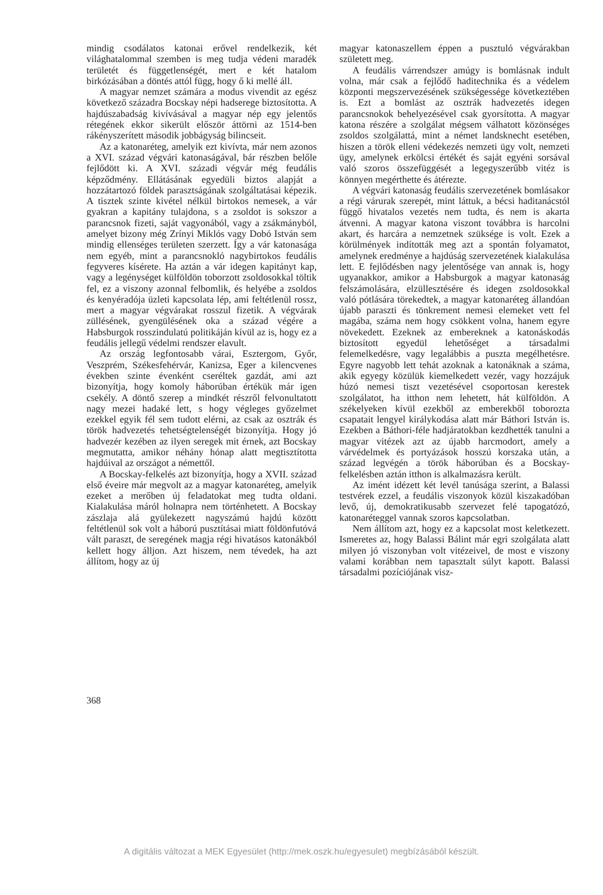mindig csodálatos katonai erővel rendelkezik, két világhatalommal szemben is meg tudja védeni maradék területét és függetlenségét, mert e két hatalom birkózásában a döntés attól függ, hogy ő ki mellé áll.
A magyar nemzet számára a modus vivendit az egész következő századra Bocskay népi hadserege biztosította. A hajdúszabadság kivívásával a magyar nép egy jelentős rétegének ekkor sikerült először áttörni az 1514-ben rákényszerített második jobbágyság bilincseit.
Az a katonaréteg, amelyik ezt kivívta, már nem azonos a XVI. század végvári katonaságával, bár részben belőle fejlődött ki. A XVI. századi végvár még feudális képződmény. Ellátásának egyedüli biztos alapját a hozzátartozó földek parasztságának szolgáltatásai képezik. A tisztek szinte kivétel nélkül birtokos nemesek, a vár gyakran a kapitány tulajdona, s a zsoldot is sokszor a parancsnok fizeti, saját vagyonából, vagy a zsákmányból, amelyet bizony még Zrínyi Miklós vagy Dobó István sem mindig ellenséges területen szerzett. Így a vár katonasága nem egyéb, mint a parancsnokló nagybirtokos feudális fegyveres kísérete. Ha aztán a vár idegen kapitányt kap, vagy a legénységet külföldön toborzott zsoldosokkal töltik fel, ez a viszony azonnal felbomlik, és helyébe a zsoldos és kenyéradója üzleti kapcsolata lép, ami feltétlenül rossz, mert a magyar végvárakat rosszul fizetik. A végvárak züllésének, gyengülésének oka a század végére a Habsburgok rosszindulatú politikáján kívül az is, hogy ez a feudális jellegű védelmi rendszer elavult.
Az ország legfontosabb várai, Esztergom, Győr, Veszprém, Székesfehérvár, Kanizsa, Eger a kilencvenes években szinte évenként cseréltek gazdát, ami azt bizonyítja, hogy komoly háborúban értékük már igen csekély. A döntő szerep a mindkét részről felvonultatott nagy mezei hadaké lett, s hogy végleges győzelmet ezekkel egyik fél sem tudott elérni, az csak az osztrák és török hadvezetés tehetségtelenségét bizonyítja. Hogy jó hadvezér kezében az ilyen seregek mit érnek, azt Bocskay megmutatta, amikor néhány hónap alatt megtisztította hajdúival az országot a némettől.
A Bocskay-felkelés azt bizonyítja, hogy a XVII. század első éveire már megvolt az a magyar katonaréteg, amelyik ezeket a merőben új feladatokat meg tudta oldani. Kialakulása máról holnapra nem történhetett. A Bocskay zászlaja alá gyülekezett nagyszámú hajdú között feltétlenül sok volt a háború pusztításai miatt földönfutóvá vált paraszt, de seregének magja régi hivatásos katonákból kellett hogy álljon. Azt hiszem, nem tévedek, ha azt állítom, hogy az új
magyar katonaszellem éppen a pusztuló végvárakban született meg.
A feudális várrendszer amúgy is bomlásnak indult volna, már csak a fejlődő haditechnika és a védelem központi megszervezésének szükségessége következtében is. Ezt a bomlást az osztrák hadvezetés idegen parancsnokok behelyezésével csak gyorsította. A magyar katona részére a szolgálat mégsem válhatott közönséges zsoldos szolgálattá, mint a német landsknecht esetében, hiszen a török elleni védekezés nemzeti ügy volt, nemzeti ügy, amelynek erkölcsi értékét és saját egyéni sorsával való szoros összefüggését a legegyszerűbb vitéz is könnyen megérthette és átérezte.
A végvári katonaság feudális szervezetének bomlásakor a régi várurak szerepét, mint láttuk, a bécsi haditanácstól függő hivatalos vezetés nem tudta, és nem is akarta átvenni. A magyar katona viszont továbbra is harcolni akart, és harcára a nemzetnek szüksége is volt. Ezek a körülmények indították meg azt a spontán folyamatot, amelynek eredménye a hajdúság szervezetének kialakulása lett. E fejlődésben nagy jelentősége van annak is, hogy ugyanakkor, amikor a Habsburgok a magyar katonaság felszámolására, elzüllesztésére és idegen zsoldosokkal való pótlására törekedtek, a magyar katonaréteg állandóan újabb paraszti és tönkrement nemesi elemeket vett fel magába, száma nem hogy csökkent volna, hanem egyre növekedett. Ezeknek az embereknek a katonáskodás biztosított egyedül lehetőséget a társadalmi felemelkedésre, vagy legalábbis a puszta megélhetésre. Egyre nagyobb lett tehát azoknak a katonáknak a száma, akik egyegy közülük kiemelkedett vezér, vagy hozzájuk húzó nemesi tiszt vezetésével csoportosan kerestek szolgálatot, ha itthon nem lehetett, hát külföldön. A székelyeken kívül ezekből az emberekből toborozta csapatait lengyel királykodása alatt már Báthori István is. Ezekben a Báthori-féle hadjáratokban kezdhették tanulni a magyar vitézek azt az újabb harcmodort, amely a várvédelmek és portyázások hosszú korszaka után, a század legvégén a török háborúban és a Bocskay-felkelésben aztán itthon is alkalmazásra került.
Az imént idézett két levél tanúsága szerint, a Balassi testvérek ezzel, a feudális viszonyok közül kiszakadóban levő, új, demokratikusabb szervezet felé tapogatózó, katonaréteggel vannak szoros kapcsolatban.
Nem állítom azt, hogy ez a kapcsolat most keletkezett. Ismeretes az, hogy Balassi Bálint már egri szolgálata alatt milyen jó viszonyban volt vitézeivel, de most e viszony valami korábban nem tapasztalt súlyt kapott. Balassi társadalmi pozíciójának visz-
368
A digitális változat a MEK Egyesület (http://mek.oszk.hu/egyesulet) megbízásából készült.